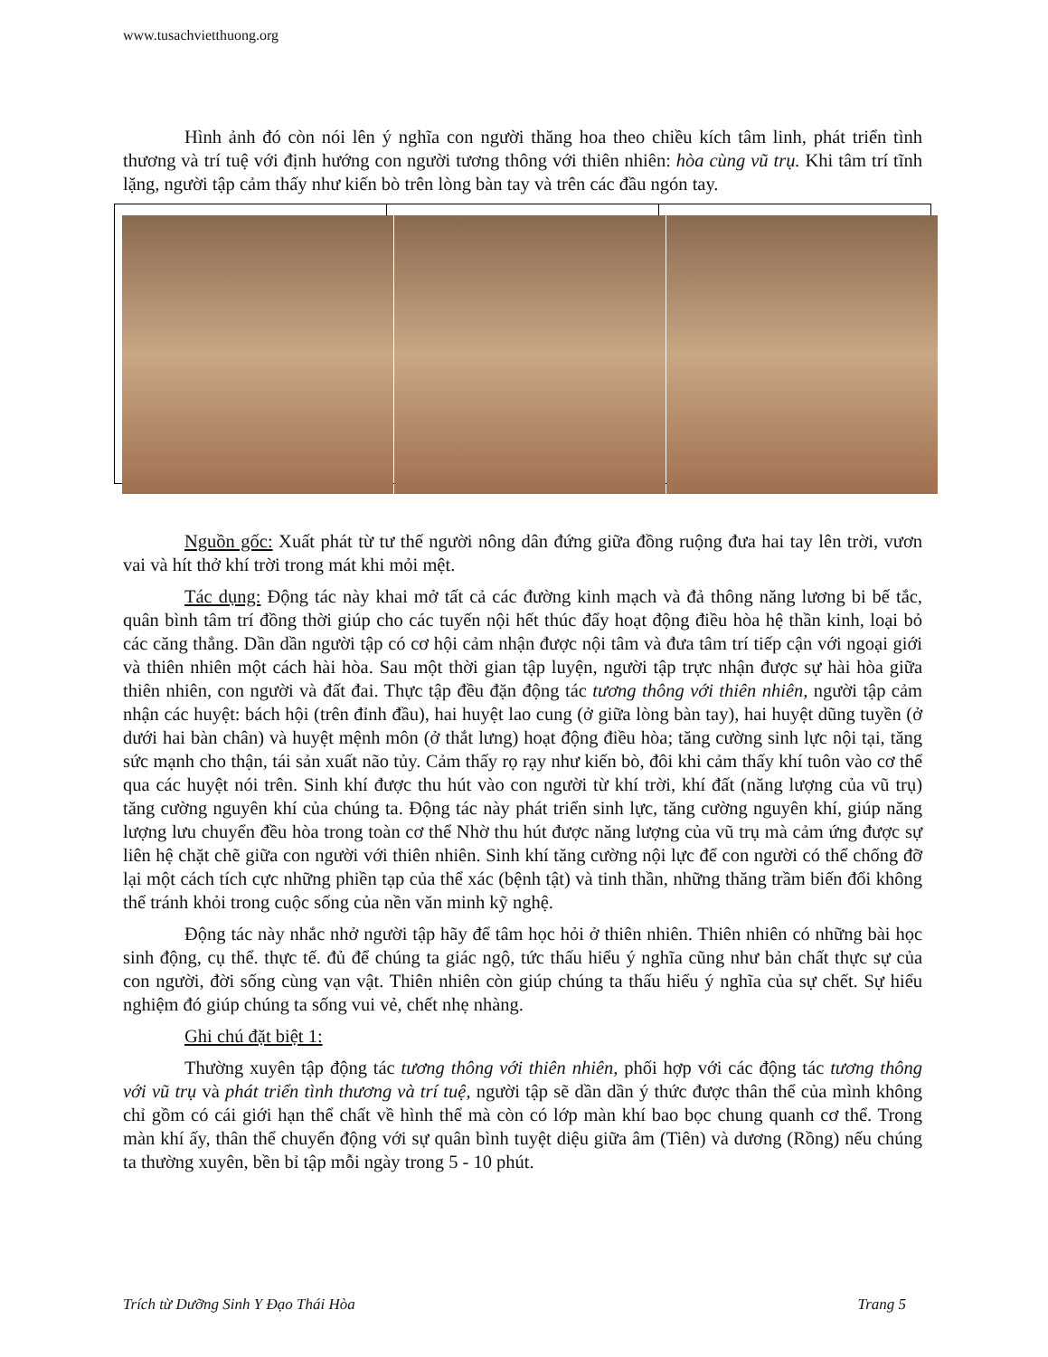www.tusachvietthuong.org
Hình ảnh đó còn nói lên ý nghĩa con người thăng hoa theo chiều kích tâm linh, phát triển tình thương và trí tuệ với định hướng con người tương thông với thiên nhiên: hòa cùng vũ trụ. Khi tâm trí tĩnh lặng, người tập cảm thấy như kiến bò trên lòng bàn tay và trên các đầu ngón tay.
Nguồn gốc: Xuất phát từ tư thế người nông dân đứng giữa đồng ruộng đưa hai tay lên trời, vươn vai và hít thở khí trời trong mát khi mỏi mệt.
Tác dụng: Động tác này khai mở tất cả các đường kinh mạch và đả thông năng lương bi bế tắc, quân bình tâm trí đồng thời giúp cho các tuyến nội hết thúc đẩy hoạt động điều hòa hệ thần kinh, loại bỏ các căng thẳng. Dần dần người tập có cơ hội cảm nhận được nội tâm và đưa tâm trí tiếp cận với ngoại giới và thiên nhiên một cách hài hòa. Sau một thời gian tập luyện, người tập trực nhận được sự hài hòa giữa thiên nhiên, con người và đất đai. Thực tập đều đặn động tác tương thông với thiên nhiên, người tập cảm nhận các huyệt: bách hội (trên đỉnh đầu), hai huyệt lao cung (ở giữa lòng bàn tay), hai huyệt dũng tuyền (ở dưới hai bàn chân) và huyệt mệnh môn (ở thắt lưng) hoạt động điều hòa; tăng cường sinh lực nội tại, tăng sức mạnh cho thận, tái sản xuất não tủy. Cảm thấy rọ rạy như kiến bò, đôi khi cảm thấy khí tuôn vào cơ thể qua các huyệt nói trên. Sinh khí được thu hút vào con người từ khí trời, khí đất (năng lượng của vũ trụ) tăng cường nguyên khí của chúng ta. Động tác này phát triển sinh lực, tăng cường nguyên khí, giúp năng lượng lưu chuyển đều hòa trong toàn cơ thể Nhờ thu hút được năng lượng của vũ trụ mà cảm ứng được sự liên hệ chặt chẽ giữa con người với thiên nhiên. Sinh khí tăng cường nội lực để con người có thể chống đỡ lại một cách tích cực những phiền tạp của thể xác (bệnh tật) và tinh thần, những thăng trầm biến đổi không thể tránh khỏi trong cuộc sống của nền văn minh kỹ nghệ.
Động tác này nhắc nhở người tập hãy để tâm học hỏi ở thiên nhiên. Thiên nhiên có những bài học sinh động, cụ thể. thực tế. đủ để chúng ta giác ngộ, tức thấu hiểu ý nghĩa cũng như bản chất thực sự của con người, đời sống cùng vạn vật. Thiên nhiên còn giúp chúng ta thấu hiểu ý nghĩa của sự chết. Sự hiểu nghiệm đó giúp chúng ta sống vui vẻ, chết nhẹ nhàng.
Ghi chú đặt biệt 1:
Thường xuyên tập động tác tương thông với thiên nhiên, phối hợp với các động tác tương thông với vũ trụ và phát triển tình thương và trí tuệ, người tập sẽ dần dần ý thức được thân thể của mình không chỉ gồm có cái giới hạn thể chất về hình thể mà còn có lớp màn khí bao bọc chung quanh cơ thể. Trong màn khí ấy, thân thể chuyển động với sự quân bình tuyệt diệu giữa âm (Tiên) và dương (Rồng) nếu chúng ta thường xuyên, bền bỉ tập mỗi ngày trong 5 - 10 phút.
Trích từ Dưỡng Sinh Y Đạo Thái Hòa Trang 5